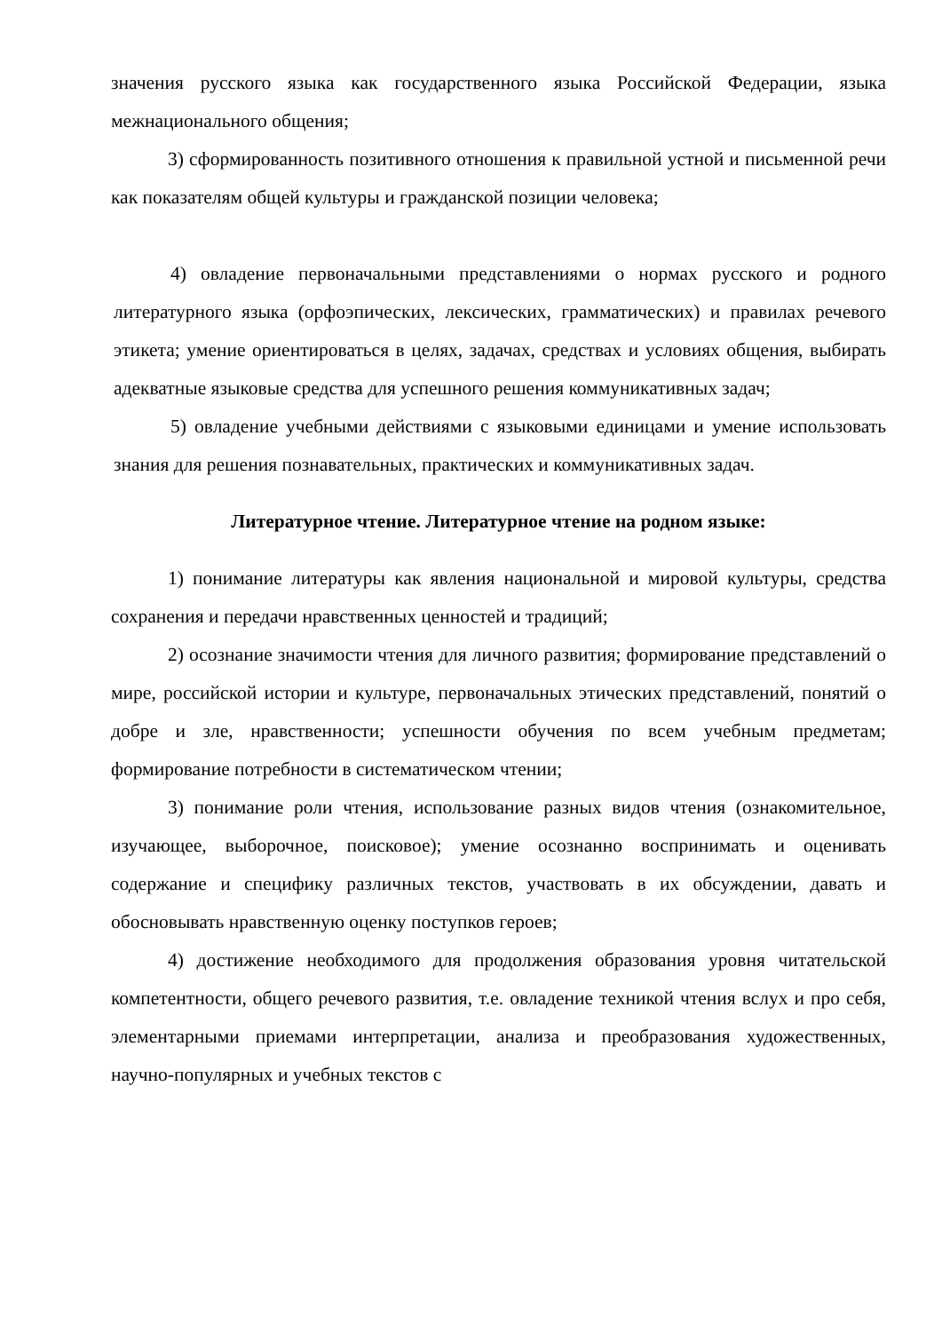значения русского языка как государственного языка Российской Федерации, языка межнационального общения;
3) сформированность позитивного отношения к правильной устной и письменной речи как показателям общей культуры и гражданской позиции человека;
4) овладение первоначальными представлениями о нормах русского и родного литературного языка (орфоэпических, лексических, грамматических) и правилах речевого этикета; умение ориентироваться в целях, задачах, средствах и условиях общения, выбирать адекватные языковые средства для успешного решения коммуникативных задач;
5) овладение учебными действиями с языковыми единицами и умение использовать знания для решения познавательных, практических и коммуникативных задач.
Литературное чтение. Литературное чтение на родном языке:
1) понимание литературы как явления национальной и мировой культуры, средства сохранения и передачи нравственных ценностей и традиций;
2) осознание значимости чтения для личного развития; формирование представлений о мире, российской истории и культуре, первоначальных этических представлений, понятий о добре и зле, нравственности; успешности обучения по всем учебным предметам; формирование потребности в систематическом чтении;
3) понимание роли чтения, использование разных видов чтения (ознакомительное, изучающее, выборочное, поисковое); умение осознанно воспринимать и оценивать содержание и специфику различных текстов, участвовать в их обсуждении, давать и обосновывать нравственную оценку поступков героев;
4) достижение необходимого для продолжения образования уровня читательской компетентности, общего речевого развития, т.е. овладение техникой чтения вслух и про себя, элементарными приемами интерпретации, анализа и преобразования художественных, научно-популярных и учебных текстов с